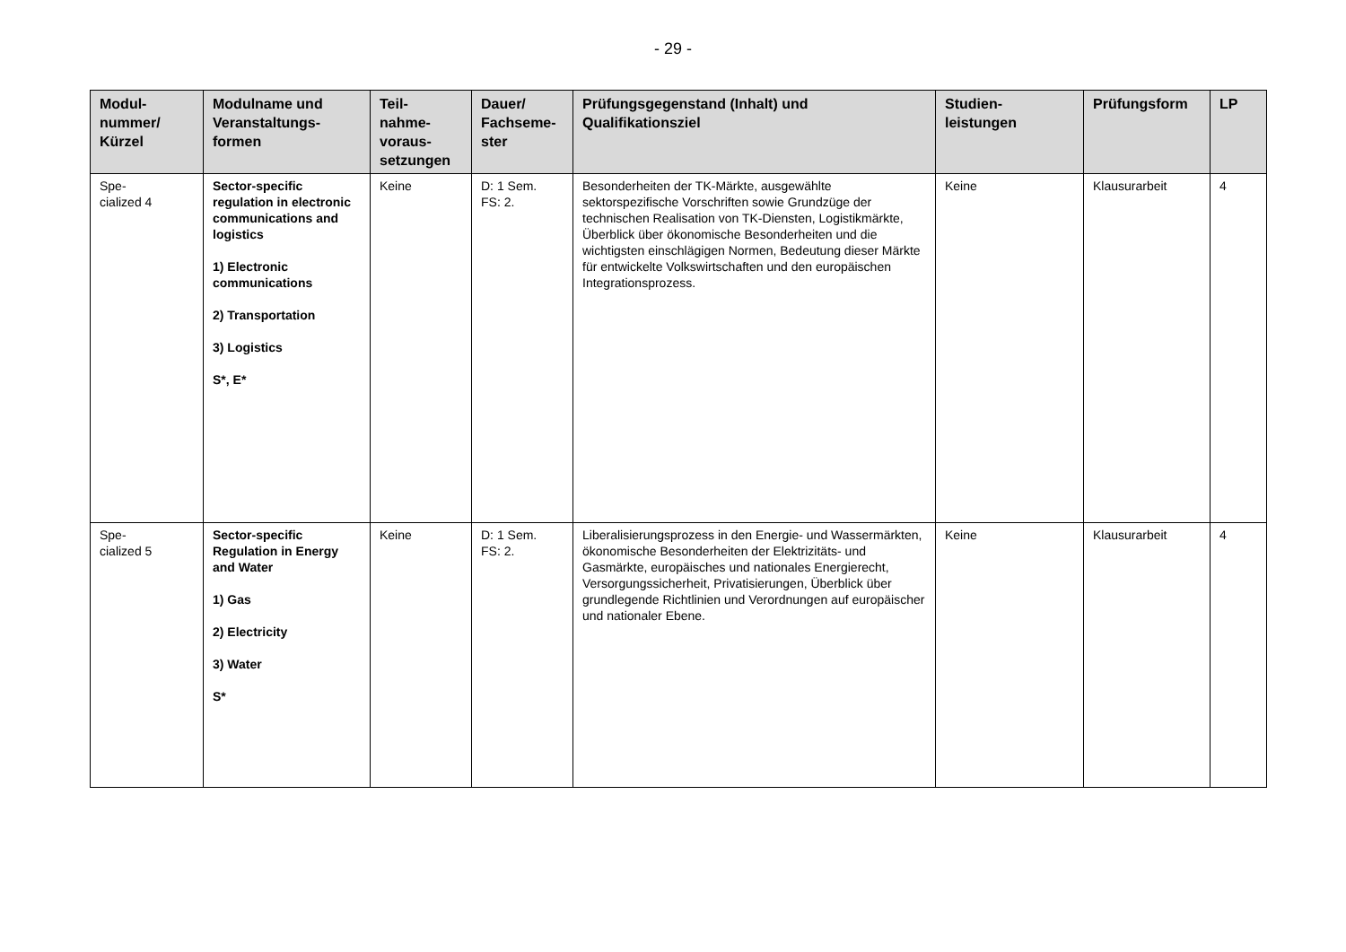- 29 -
| Modul- nummer/ Kürzel | Modulname und Veranstaltungs- formen | Teil- nahme- voraus- setzungen | Dauer/ Fachseme- ster | Prüfungsgegenstand (Inhalt) und Qualifikationsziel | Studien- leistungen | Prüfungsform | LP |
| --- | --- | --- | --- | --- | --- | --- | --- |
| Spe- cialized 4 | Sector-specific regulation in electronic communications and logistics 1) Electronic communications 2) Transportation 3) Logistics S*, E* | Keine | D: 1 Sem. FS: 2. | Besonderheiten der TK-Märkte, ausgewählte sektorspezifische Vorschriften sowie Grundzüge der technischen Realisation von TK-Diensten, Logistikmärkte, Überblick über ökonomische Besonderheiten und die wichtigsten einschlägigen Normen, Bedeutung dieser Märkte für entwickelte Volkswirtschaften und den europäischen Integrationsprozess. | Keine | Klausurarbeit | 4 |
| Spe- cialized 5 | Sector-specific Regulation in Energy and Water 1) Gas 2) Electricity 3) Water S* | Keine | D: 1 Sem. FS: 2. | Liberalisierungsprozess in den Energie- und Wassermärkten, ökonomische Besonderheiten der Elektrizitäts- und Gasmärkte, europäisches und nationales Energierecht, Versorgungssicherheit, Privatisierungen, Überblick über grundlegende Richtlinien und Verordnungen auf europäischer und nationaler Ebene. | Keine | Klausurarbeit | 4 |